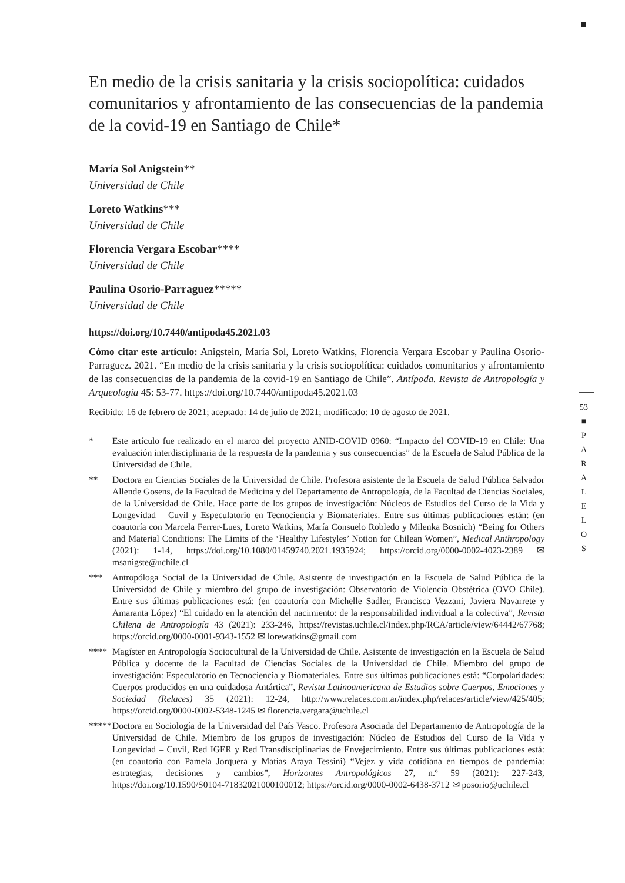53
■
P
A
R
A
L
E
L
O
S
En medio de la crisis sanitaria y la crisis sociopolítica: cuidados comunitarios y afrontamiento de las consecuencias de la pandemia de la covid-19 en Santiago de Chile*
María Sol Anigstein**
Universidad de Chile
Loreto Watkins***
Universidad de Chile
Florencia Vergara Escobar****
Universidad de Chile
Paulina Osorio-Parraguez*****
Universidad de Chile
https://doi.org/10.7440/antipoda45.2021.03
Cómo citar este artículo: Anigstein, María Sol, Loreto Watkins, Florencia Vergara Escobar y Paulina Osorio-Parraguez. 2021. “En medio de la crisis sanitaria y la crisis sociopolítica: cuidados comunitarios y afrontamiento de las consecuencias de la pandemia de la covid-19 en Santiago de Chile”. Antípoda. Revista de Antropología y Arqueología 45: 53-77. https://doi.org/10.7440/antipoda45.2021.03
Recibido: 16 de febrero de 2021; aceptado: 14 de julio de 2021; modificado: 10 de agosto de 2021.
* Este artículo fue realizado en el marco del proyecto ANID-COVID 0960: “Impacto del COVID-19 en Chile: Una evaluación interdisciplinaria de la respuesta de la pandemia y sus consecuencias” de la Escuela de Salud Pública de la Universidad de Chile.
** Doctora en Ciencias Sociales de la Universidad de Chile. Profesora asistente de la Escuela de Salud Pública Salvador Allende Gosens, de la Facultad de Medicina y del Departamento de Antropología, de la Facultad de Ciencias Sociales, de la Universidad de Chile. Hace parte de los grupos de investigación: Núcleos de Estudios del Curso de la Vida y Longevidad – Cuvil y Especulatorio en Tecnociencia y Biomateriales. Entre sus últimas publicaciones están: (en coautoría con Marcela Ferrer-Lues, Loreto Watkins, María Consuelo Robledo y Milenka Bosnich) “Being for Others and Material Conditions: The Limits of the ‘Healthy Lifestyles’ Notion for Chilean Women”, Medical Anthropology (2021): 1-14, https://doi.org/10.1080/01459740.2021.1935924; https://orcid.org/0000-0002-4023-2389 ✉ msanigste@uchile.cl
*** Antropóloga Social de la Universidad de Chile. Asistente de investigación en la Escuela de Salud Pública de la Universidad de Chile y miembro del grupo de investigación: Observatorio de Violencia Obstétrica (OVO Chile). Entre sus últimas publicaciones está: (en coautoría con Michelle Sadler, Francisca Vezzani, Javiera Navarrete y Amaranta López) “El cuidado en la atención del nacimiento: de la responsabilidad individual a la colectiva”, Revista Chilena de Antropología 43 (2021): 233-246, https://revistas.uchile.cl/index.php/RCA/article/view/64442/67768; https://orcid.org/0000-0001-9343-1552 ✉ lorewatkins@gmail.com
**** Magíster en Antropología Sociocultural de la Universidad de Chile. Asistente de investigación en la Escuela de Salud Pública y docente de la Facultad de Ciencias Sociales de la Universidad de Chile. Miembro del grupo de investigación: Especulatorio en Tecnociencia y Biomateriales. Entre sus últimas publicaciones está: “Corpolaridades: Cuerpos producidos en una cuidadosa Antártica”, Revista Latinoamericana de Estudios sobre Cuerpos, Emociones y Sociedad (Relaces) 35 (2021): 12-24, http://www.relaces.com.ar/index.php/relaces/article/view/425/405; https://orcid.org/0000-0002-5348-1245 ✉ florencia.vergara@uchile.cl
***** Doctora en Sociología de la Universidad del País Vasco. Profesora Asociada del Departamento de Antropología de la Universidad de Chile. Miembro de los grupos de investigación: Núcleo de Estudios del Curso de la Vida y Longevidad – Cuvil, Red IGER y Red Transdisciplinarias de Envejecimiento. Entre sus últimas publicaciones está: (en coautoría con Pamela Jorquera y Matías Araya Tessini) “Vejez y vida cotidiana en tiempos de pandemia: estrategias, decisiones y cambios”, Horizontes Antropológicos 27, n.º 59 (2021): 227-243, https://doi.org/10.1590/S0104-71832021000100012; https://orcid.org/0000-0002-6438-3712 ✉ posorio@uchile.cl